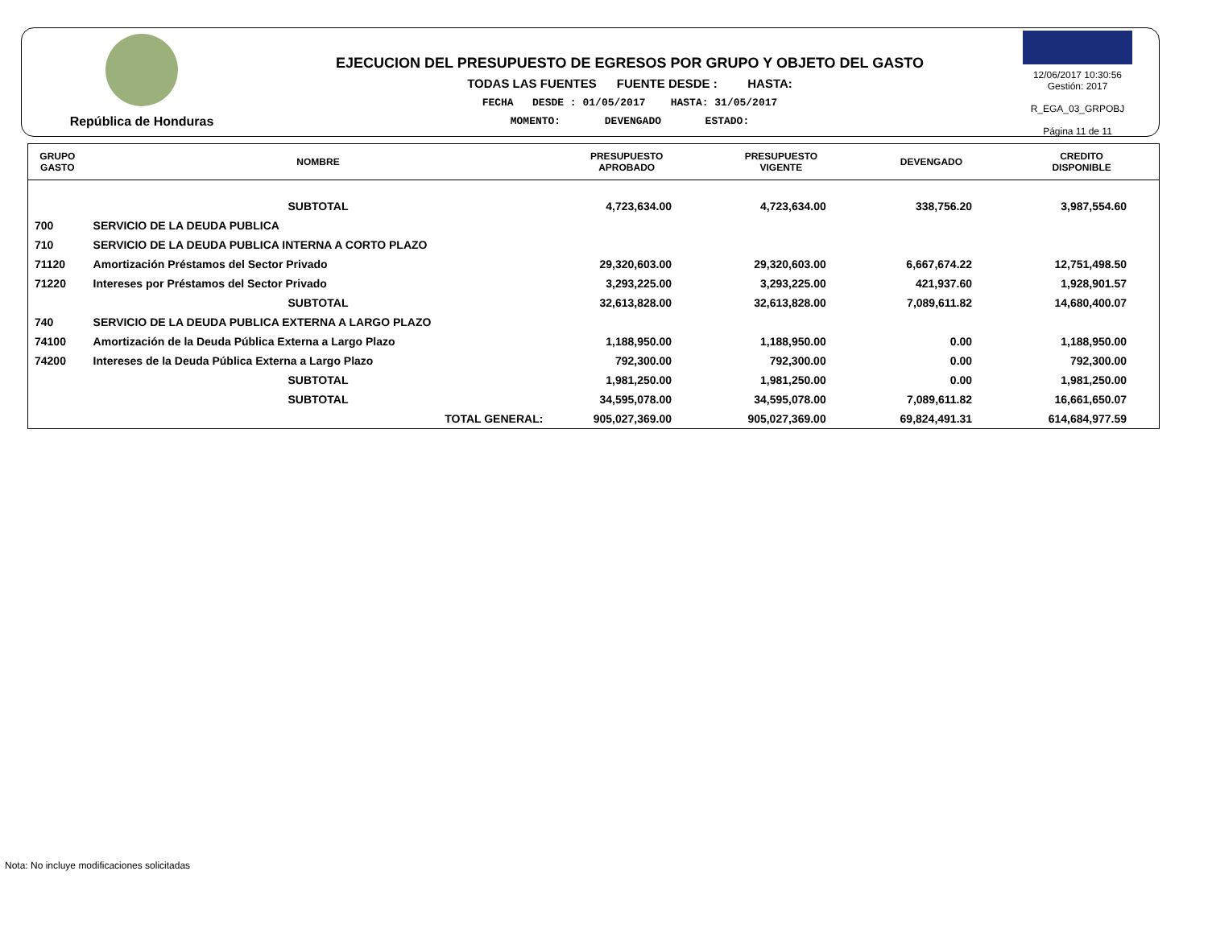República de Honduras
EJECUCION DEL PRESUPUESTO DE EGRESOS POR GRUPO Y OBJETO DEL GASTO
TODAS LAS FUENTES FUENTE DESDE : HASTA:
FECHA DESDE : 01/05/2017 HASTA: 31/05/2017
MOMENTO: DEVENGADO ESTADO:
12/06/2017 10:30:56
Gestión: 2017
R_EGA_03_GRPOBJ
Página 11 de 11
| GRUPO GASTO | NOMBRE | PRESUPUESTO APROBADO | PRESUPUESTO VIGENTE | DEVENGADO | CREDITO DISPONIBLE |
| --- | --- | --- | --- | --- | --- |
| | SUBTOTAL | 4,723,634.00 | 4,723,634.00 | 338,756.20 | 3,987,554.60 |
| 700 | SERVICIO DE LA DEUDA PUBLICA | | | | |
| 710 | SERVICIO DE LA DEUDA PUBLICA INTERNA A CORTO PLAZO | | | | |
| 71120 | Amortización Préstamos del Sector Privado | 29,320,603.00 | 29,320,603.00 | 6,667,674.22 | 12,751,498.50 |
| 71220 | Intereses por Préstamos del Sector Privado | 3,293,225.00 | 3,293,225.00 | 421,937.60 | 1,928,901.57 |
| | SUBTOTAL | 32,613,828.00 | 32,613,828.00 | 7,089,611.82 | 14,680,400.07 |
| 740 | SERVICIO DE LA DEUDA PUBLICA EXTERNA A LARGO PLAZO | | | | |
| 74100 | Amortización de la Deuda Pública Externa a Largo Plazo | 1,188,950.00 | 1,188,950.00 | 0.00 | 1,188,950.00 |
| 74200 | Intereses de la Deuda Pública Externa a Largo Plazo | 792,300.00 | 792,300.00 | 0.00 | 792,300.00 |
| | SUBTOTAL | 1,981,250.00 | 1,981,250.00 | 0.00 | 1,981,250.00 |
| | SUBTOTAL | 34,595,078.00 | 34,595,078.00 | 7,089,611.82 | 16,661,650.07 |
| | TOTAL GENERAL: | 905,027,369.00 | 905,027,369.00 | 69,824,491.31 | 614,684,977.59 |
Nota: No incluye modificaciones solicitadas